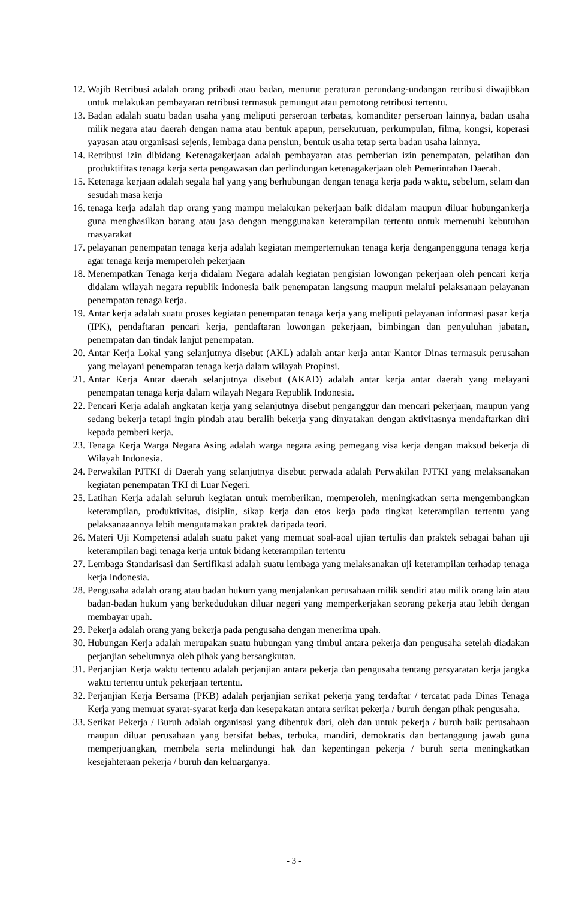12. Wajib Retribusi adalah orang pribadi atau badan, menurut peraturan perundang-undangan retribusi diwajibkan untuk melakukan pembayaran retribusi termasuk pemungut atau pemotong retribusi tertentu.
13. Badan adalah suatu badan usaha yang meliputi perseroan terbatas, komanditer perseroan lainnya, badan usaha milik negara atau daerah dengan nama atau bentuk apapun, persekutuan, perkumpulan, filma, kongsi, koperasi yayasan atau organisasi sejenis, lembaga dana pensiun, bentuk usaha tetap serta badan usaha lainnya.
14. Retribusi izin dibidang Ketenagakerjaan adalah pembayaran atas pemberian izin penempatan, pelatihan dan produktifitas tenaga kerja serta pengawasan dan perlindungan ketenagakerjaan oleh Pemerintahan Daerah.
15. Ketenaga kerjaan adalah segala hal yang yang berhubungan dengan tenaga kerja pada waktu, sebelum, selam dan sesudah masa kerja
16. tenaga kerja adalah tiap orang yang mampu melakukan pekerjaan baik didalam maupun diluar hubungankerja guna menghasilkan barang atau jasa dengan menggunakan keterampilan tertentu untuk memenuhi kebutuhan masyarakat
17. pelayanan penempatan tenaga kerja adalah kegiatan mempertemukan tenaga kerja denganpengguna tenaga kerja agar tenaga kerja memperoleh pekerjaan
18. Menempatkan Tenaga kerja didalam Negara adalah kegiatan pengisian lowongan pekerjaan oleh pencari kerja didalam wilayah negara republik indonesia baik penempatan langsung maupun melalui pelaksanaan pelayanan penempatan tenaga kerja.
19. Antar kerja adalah suatu proses kegiatan penempatan tenaga kerja yang meliputi pelayanan informasi pasar kerja (IPK), pendaftaran pencari kerja, pendaftaran lowongan pekerjaan, bimbingan dan penyuluhan jabatan, penempatan dan tindak lanjut penempatan.
20. Antar Kerja Lokal yang selanjutnya disebut (AKL) adalah antar kerja antar Kantor Dinas termasuk perusahan yang melayani penempatan tenaga kerja dalam wilayah Propinsi.
21. Antar Kerja Antar daerah selanjutnya disebut (AKAD) adalah antar kerja antar daerah yang melayani penempatan tenaga kerja dalam wilayah Negara Republik Indonesia.
22. Pencari Kerja adalah angkatan kerja yang selanjutnya disebut penganggur dan mencari pekerjaan, maupun yang sedang bekerja tetapi ingin pindah atau beralih bekerja yang dinyatakan dengan aktivitasnya mendaftarkan diri kepada pemberi kerja.
23. Tenaga Kerja Warga Negara Asing adalah warga negara asing pemegang visa kerja dengan maksud bekerja di Wilayah Indonesia.
24. Perwakilan PJTKI di Daerah yang selanjutnya disebut perwada adalah Perwakilan PJTKI yang melaksanakan kegiatan penempatan TKI di Luar Negeri.
25. Latihan Kerja adalah seluruh kegiatan untuk memberikan, memperoleh, meningkatkan serta mengembangkan keterampilan, produktivitas, disiplin, sikap kerja dan etos kerja pada tingkat keterampilan tertentu yang pelaksanaaannya lebih mengutamakan praktek daripada teori.
26. Materi Uji Kompetensi adalah suatu paket yang memuat soal-aoal ujian tertulis dan praktek sebagai bahan uji keterampilan bagi tenaga kerja untuk bidang keterampilan tertentu
27. Lembaga Standarisasi dan Sertifikasi adalah suatu lembaga yang melaksanakan uji keterampilan terhadap tenaga kerja Indonesia.
28. Pengusaha adalah orang atau badan hukum yang menjalankan perusahaan milik sendiri atau milik orang lain atau badan-badan hukum yang berkedudukan diluar negeri yang memperkerjakan seorang pekerja atau lebih dengan membayar upah.
29. Pekerja adalah orang yang bekerja pada pengusaha dengan menerima upah.
30. Hubungan Kerja adalah merupakan suatu hubungan yang timbul antara pekerja dan pengusaha setelah diadakan perjanjian sebelumnya oleh pihak yang bersangkutan.
31. Perjanjian Kerja waktu tertentu adalah perjanjian antara pekerja dan pengusaha tentang persyaratan kerja jangka waktu tertentu untuk pekerjaan tertentu.
32. Perjanjian Kerja Bersama (PKB) adalah perjanjian serikat pekerja yang terdaftar / tercatat pada Dinas Tenaga Kerja yang memuat syarat-syarat kerja dan kesepakatan antara serikat pekerja / buruh dengan pihak pengusaha.
33. Serikat Pekerja / Buruh adalah organisasi yang dibentuk dari, oleh dan untuk pekerja / buruh baik perusahaan maupun diluar perusahaan yang bersifat bebas, terbuka, mandiri, demokratis dan bertanggung jawab guna memperjuangkan, membela serta melindungi hak dan kepentingan pekerja / buruh serta meningkatkan kesejahteraan pekerja / buruh dan keluarganya.
- 3 -